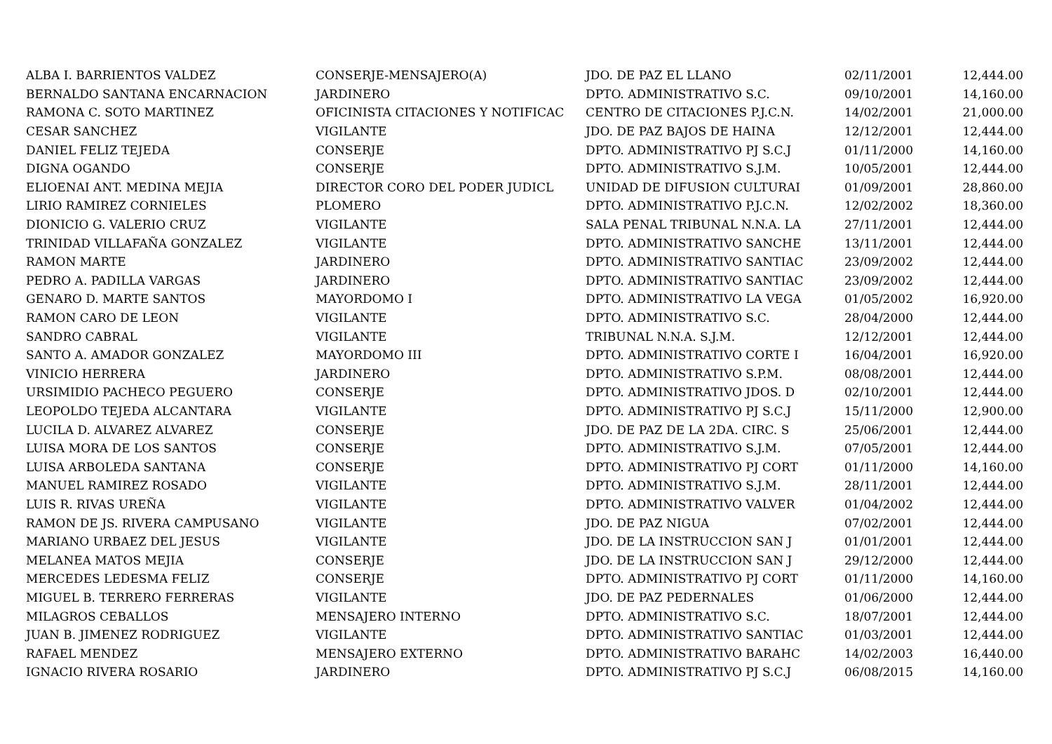| ALBA I. BARRIENTOS VALDEZ | CONSERJE-MENSAJERO(A) | JDO. DE PAZ EL LLANO | 02/11/2001 | 12,444.00 |
| BERNALDO SANTANA ENCARNACION | JARDINERO | DPTO. ADMINISTRATIVO S.C. | 09/10/2001 | 14,160.00 |
| RAMONA C. SOTO MARTINEZ | OFICINISTA CITACIONES Y NOTIFICAC | CENTRO DE CITACIONES P.J.C.N. | 14/02/2001 | 21,000.00 |
| CESAR SANCHEZ | VIGILANTE | JDO. DE PAZ BAJOS DE HAINA | 12/12/2001 | 12,444.00 |
| DANIEL FELIZ TEJEDA | CONSERJE | DPTO. ADMINISTRATIVO PJ S.C.J | 01/11/2000 | 14,160.00 |
| DIGNA OGANDO | CONSERJE | DPTO. ADMINISTRATIVO S.J.M. | 10/05/2001 | 12,444.00 |
| ELIOENAI ANT. MEDINA MEJIA | DIRECTOR CORO DEL PODER JUDICL | UNIDAD DE DIFUSION CULTURAI | 01/09/2001 | 28,860.00 |
| LIRIO RAMIREZ CORNIELES | PLOMERO | DPTO. ADMINISTRATIVO P.J.C.N. | 12/02/2002 | 18,360.00 |
| DIONICIO G. VALERIO CRUZ | VIGILANTE | SALA PENAL TRIBUNAL N.N.A. LA | 27/11/2001 | 12,444.00 |
| TRINIDAD VILLAFAÑA GONZALEZ | VIGILANTE | DPTO. ADMINISTRATIVO SANCHE | 13/11/2001 | 12,444.00 |
| RAMON MARTE | JARDINERO | DPTO. ADMINISTRATIVO SANTIAC | 23/09/2002 | 12,444.00 |
| PEDRO A. PADILLA VARGAS | JARDINERO | DPTO. ADMINISTRATIVO SANTIAC | 23/09/2002 | 12,444.00 |
| GENARO D. MARTE SANTOS | MAYORDOMO I | DPTO. ADMINISTRATIVO LA VEGA | 01/05/2002 | 16,920.00 |
| RAMON CARO DE LEON | VIGILANTE | DPTO. ADMINISTRATIVO S.C. | 28/04/2000 | 12,444.00 |
| SANDRO CABRAL | VIGILANTE | TRIBUNAL N.N.A. S.J.M. | 12/12/2001 | 12,444.00 |
| SANTO A. AMADOR GONZALEZ | MAYORDOMO III | DPTO. ADMINISTRATIVO CORTE I | 16/04/2001 | 16,920.00 |
| VINICIO HERRERA | JARDINERO | DPTO. ADMINISTRATIVO S.P.M. | 08/08/2001 | 12,444.00 |
| URSIMIDIO PACHECO PEGUERO | CONSERJE | DPTO. ADMINISTRATIVO JDOS. D | 02/10/2001 | 12,444.00 |
| LEOPOLDO TEJEDA ALCANTARA | VIGILANTE | DPTO. ADMINISTRATIVO PJ S.C.J | 15/11/2000 | 12,900.00 |
| LUCILA D. ALVAREZ ALVAREZ | CONSERJE | JDO. DE PAZ DE LA 2DA. CIRC. S | 25/06/2001 | 12,444.00 |
| LUISA MORA DE LOS SANTOS | CONSERJE | DPTO. ADMINISTRATIVO S.J.M. | 07/05/2001 | 12,444.00 |
| LUISA ARBOLEDA SANTANA | CONSERJE | DPTO. ADMINISTRATIVO PJ CORT | 01/11/2000 | 14,160.00 |
| MANUEL RAMIREZ ROSADO | VIGILANTE | DPTO. ADMINISTRATIVO S.J.M. | 28/11/2001 | 12,444.00 |
| LUIS R. RIVAS UREÑA | VIGILANTE | DPTO. ADMINISTRATIVO VALVER | 01/04/2002 | 12,444.00 |
| RAMON DE JS. RIVERA CAMPUSANO | VIGILANTE | JDO. DE PAZ NIGUA | 07/02/2001 | 12,444.00 |
| MARIANO URBAEZ DEL JESUS | VIGILANTE | JDO. DE LA INSTRUCCION SAN J | 01/01/2001 | 12,444.00 |
| MELANEA MATOS MEJIA | CONSERJE | JDO. DE LA INSTRUCCION SAN J | 29/12/2000 | 12,444.00 |
| MERCEDES LEDESMA FELIZ | CONSERJE | DPTO. ADMINISTRATIVO PJ CORT | 01/11/2000 | 14,160.00 |
| MIGUEL B. TERRERO FERRERAS | VIGILANTE | JDO. DE PAZ PEDERNALES | 01/06/2000 | 12,444.00 |
| MILAGROS CEBALLOS | MENSAJERO INTERNO | DPTO. ADMINISTRATIVO S.C. | 18/07/2001 | 12,444.00 |
| JUAN B. JIMENEZ RODRIGUEZ | VIGILANTE | DPTO. ADMINISTRATIVO SANTIAC | 01/03/2001 | 12,444.00 |
| RAFAEL MENDEZ | MENSAJERO EXTERNO | DPTO. ADMINISTRATIVO BARAHC | 14/02/2003 | 16,440.00 |
| IGNACIO RIVERA ROSARIO | JARDINERO | DPTO. ADMINISTRATIVO PJ S.C.J | 06/08/2015 | 14,160.00 |